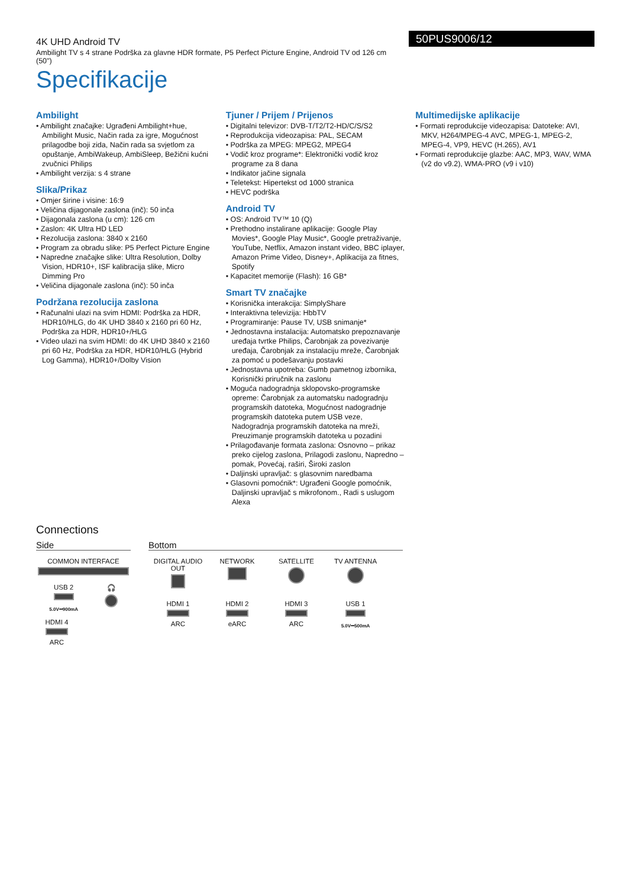4K UHD Android TV
Ambilight TV s 4 strane Podrška za glavne HDR formate, P5 Perfect Picture Engine, Android TV od 126 cm (50")
50PUS9006/12
Specifikacije
Ambilight
• Ambilight značajke: Ugrađeni Ambilight+hue, Ambilight Music, Način rada za igre, Mogućnost prilagodbe boji zida, Način rada sa svjetlom za opuštanje, AmbiWakeup, AmbiSleep, Bežični kućni zvučnici Philips
• Ambilight verzija: s 4 strane
Slika/Prikaz
• Omjer širine i visine: 16:9
• Veličina dijagonale zaslona (inč): 50 inča
• Dijagonala zaslona (u cm): 126 cm
• Zaslon: 4K Ultra HD LED
• Rezolucija zaslona: 3840 x 2160
• Program za obradu slike: P5 Perfect Picture Engine
• Napredne značajke slike: Ultra Resolution, Dolby Vision, HDR10+, ISF kalibracija slike, Micro Dimming Pro
• Veličina dijagonale zaslona (inč): 50 inča
Podržana rezolucija zaslona
• Računalni ulazi na svim HDMI: Podrška za HDR, HDR10/HLG, do 4K UHD 3840 x 2160 pri 60 Hz, Podrška za HDR, HDR10+/HLG
• Video ulazi na svim HDMI: do 4K UHD 3840 x 2160 pri 60 Hz, Podrška za HDR, HDR10/HLG (Hybrid Log Gamma), HDR10+/Dolby Vision
Tjuner / Prijem / Prijenos
• Digitalni televizor: DVB-T/T2/T2-HD/C/S/S2
• Reprodukcija videozapisa: PAL, SECAM
• Podrška za MPEG: MPEG2, MPEG4
• Vodič kroz programe*: Elektronički vodič kroz programe za 8 dana
• Indikator jačine signala
• Teletekst: Hipertekst od 1000 stranica
• HEVC podrška
Android TV
• OS: Android TV™ 10 (Q)
• Prethodno instalirane aplikacije: Google Play Movies*, Google Play Music*, Google pretraživanje, YouTube, Netflix, Amazon instant video, BBC iplayer, Amazon Prime Video, Disney+, Aplikacija za fitnes, Spotify
• Kapacitet memorije (Flash): 16 GB*
Smart TV značajke
• Korisnička interakcija: SimplyShare
• Interaktivna televizija: HbbTV
• Programiranje: Pause TV, USB snimanje*
• Jednostavna instalacija: Automatsko prepoznavanje uređaja tvrtke Philips, Čarobnjak za povezivanje uređaja, Čarobnjak za instalaciju mreže, Čarobnjak za pomoć u podešavanju postavki
• Jednostavna upotreba: Gumb pametnog izbornika, Korisnički priručnik na zaslonu
• Moguća nadogradnja sklopovsko-programske opreme: Čarobnjak za automatsku nadogradnju programskih datoteka, Mogućnost nadogradnje programskih datoteka putem USB veze, Nadogradnja programskih datoteka na mreži, Preuzimanje programskih datoteka u pozadini
• Prilagođavanje formata zaslona: Osnovno – prikaz preko cijelog zaslona, Prilagodi zaslonu, Napredno – pomak, Povećaj, raširi, Široki zaslon
• Daljinski upravljač: s glasovnim naredbama
• Glasovni pomoćnik*: Ugrađeni Google pomoćnik, Daljinski upravljač s mikrofonom., Radi s uslugom Alexa
Multimedijske aplikacije
• Formati reprodukcije videozapisa: Datoteke: AVI, MKV, H264/MPEG-4 AVC, MPEG-1, MPEG-2, MPEG-4, VP9, HEVC (H.265), AV1
• Formati reprodukcije glazbe: AAC, MP3, WAV, WMA (v2 do v9.2), WMA-PRO (v9 i v10)
Connections
Side
COMMON INTERFACE
USB 2
5.0V⎓900mA
🎧
HDMI 4
ARC
Bottom
DIGITAL AUDIO OUT
NETWORK
SATELLITE
TV ANTENNA
HDMI 1
ARC
HDMI 2
eARC
HDMI 3
ARC
USB 1
5.0V⎓500mA